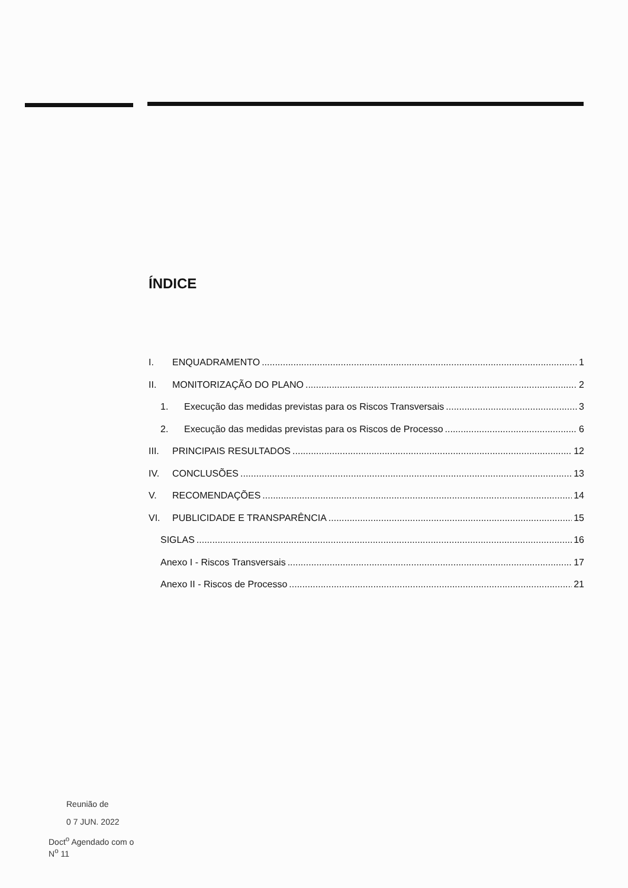ÍNDICE
I. ENQUADRAMENTO 1
II. MONITORIZAÇÃO DO PLANO 2
1. Execução das medidas previstas para os Riscos Transversais 3
2. Execução das medidas previstas para os Riscos de Processo 6
III. PRINCIPAIS RESULTADOS 12
IV. CONCLUSÕES 13
V. RECOMENDAÇÕES 14
VI. PUBLICIDADE E TRANSPARÊNCIA 15
SIGLAS 16
Anexo I - Riscos Transversais 17
Anexo II - Riscos de Processo 21
Reunião de
0 7 JUN. 2022
Doct<sup>o</sup> Agendado com o
N<sup>o</sup> 11